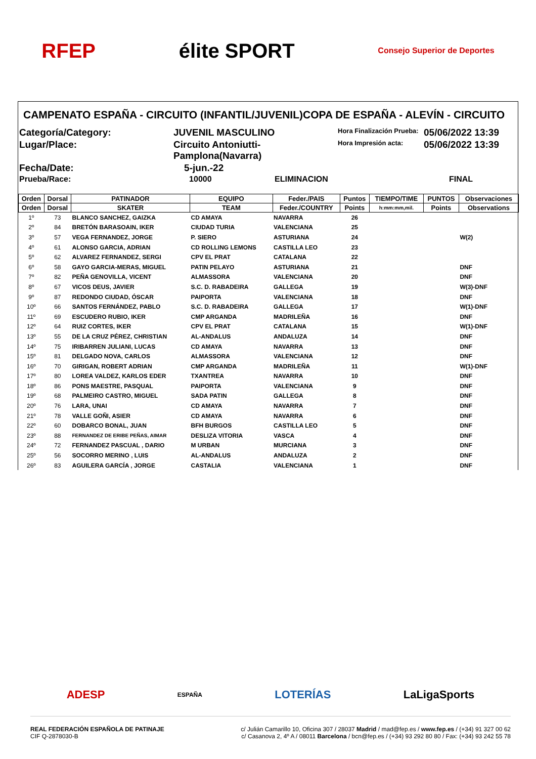RFEP élite SPORT Consejo Superior de Deportes
CAMPENATO ESPAÑA - CIRCUITO (INFANTIL/JUVENIL)COPA DE ESPAÑA - ALEVÍN - CIRCUITO
Categoría/Category:
JUVENIL MASCULINO
Hora Finalización Prueba:
05/06/2022 13:39
Lugar/Place:
Circuito Antoniutti-Pamplona(Navarra)
Hora Impresión acta:
05/06/2022 13:39
Fecha/Date:
5-jun.-22
Prueba/Race:
10000 ELIMINACION
FINAL
| Orden | Dorsal | PATINADOR | EQUIPO | Feder./PAIS | Puntos | TIEMPO/TIME | PUNTOS | Observaciones |
| --- | --- | --- | --- | --- | --- | --- | --- | --- |
| Orden | Dorsal | SKATER | TEAM | Feder./COUNTRY | Points | h:mm:mm,mil. | Points | Observations |
| 1º | 73 | BLANCO SANCHEZ, GAIZKA | CD AMAYA | NAVARRA | 26 | | | |
| 2º | 84 | BRETÓN BARASOAIN, IKER | CIUDAD TURIA | VALENCIANA | 25 | | | |
| 3º | 57 | VEGA FERNANDEZ, JORGE | P. SIERO | ASTURIANA | 24 | | | W(2) |
| 4º | 61 | ALONSO GARCIA, ADRIAN | CD ROLLING LEMONS | CASTILLA LEO | 23 | | | |
| 5º | 62 | ALVAREZ FERNANDEZ, SERGI | CPV EL PRAT | CATALANA | 22 | | | |
| 6º | 58 | GAYO GARCIA-MERAS, MIGUEL | PATIN PELAYO | ASTURIANA | 21 | | | DNF |
| 7º | 82 | PEÑA GENOVILLA, VICENT | ALMASSORA | VALENCIANA | 20 | | | DNF |
| 8º | 67 | VICOS DEUS, JAVIER | S.C. D. RABADEIRA | GALLEGA | 19 | | | W(3)-DNF |
| 9º | 87 | REDONDO CIUDAD, ÓSCAR | PAIPORTA | VALENCIANA | 18 | | | DNF |
| 10º | 66 | SANTOS FERNÁNDEZ, PABLO | S.C. D. RABADEIRA | GALLEGA | 17 | | | W(1)-DNF |
| 11º | 69 | ESCUDERO RUBIO, IKER | CMP ARGANDA | MADRILEÑA | 16 | | | DNF |
| 12º | 64 | RUIZ CORTES, IKER | CPV EL PRAT | CATALANA | 15 | | | W(1)-DNF |
| 13º | 55 | DE LA CRUZ PÉREZ, CHRISTIAN | AL-ANDALUS | ANDALUZA | 14 | | | DNF |
| 14º | 75 | IRIBARREN JULIANI, LUCAS | CD AMAYA | NAVARRA | 13 | | | DNF |
| 15º | 81 | DELGADO NOVA, CARLOS | ALMASSORA | VALENCIANA | 12 | | | DNF |
| 16º | 70 | GIRIGAN, ROBERT ADRIAN | CMP ARGANDA | MADRILEÑA | 11 | | | W(1)-DNF |
| 17º | 80 | LOREA VALDEZ, KARLOS EDER | TXANTREA | NAVARRA | 10 | | | DNF |
| 18º | 86 | PONS MAESTRE, PASQUAL | PAIPORTA | VALENCIANA | 9 | | | DNF |
| 19º | 68 | PALMEIRO CASTRO, MIGUEL | SADA PATIN | GALLEGA | 8 | | | DNF |
| 20º | 76 | LARA, UNAI | CD AMAYA | NAVARRA | 7 | | | DNF |
| 21º | 78 | VALLE GOÑI, ASIER | CD AMAYA | NAVARRA | 6 | | | DNF |
| 22º | 60 | DOBARCO BONAL, JUAN | BFH BURGOS | CASTILLA LEO | 5 | | | DNF |
| 23º | 88 | FERNANDEZ DE ERIBE PEÑAS, AIMAR | DESLIZA VITORIA | VASCA | 4 | | | DNF |
| 24º | 72 | FERNANDEZ PASCUAL , DARIO | M URBAN | MURCIANA | 3 | | | DNF |
| 25º | 56 | SOCORRO MERINO , LUIS | AL-ANDALUS | ANDALUZA | 2 | | | DNF |
| 26º | 83 | AGUILERA GARCÍA , JORGE | CASTALIA | VALENCIANA | 1 | | | DNF |
ADESP ESPAÑA LOTERÍAS LaLigaSports
REAL FEDERACIÓN ESPAÑOLA DE PATINAJE
CIF Q-2878030-B
c/ Julián Camarillo 10, Oficina 307 / 28037 Madrid / mad@fep.es / www.fep.es / (+34) 91 327 00 62
c/ Casanova 2, 4º A / 08011 Barcelona / bcn@fep.es / (+34) 93 292 80 80 / Fax: (+34) 93 242 55 78